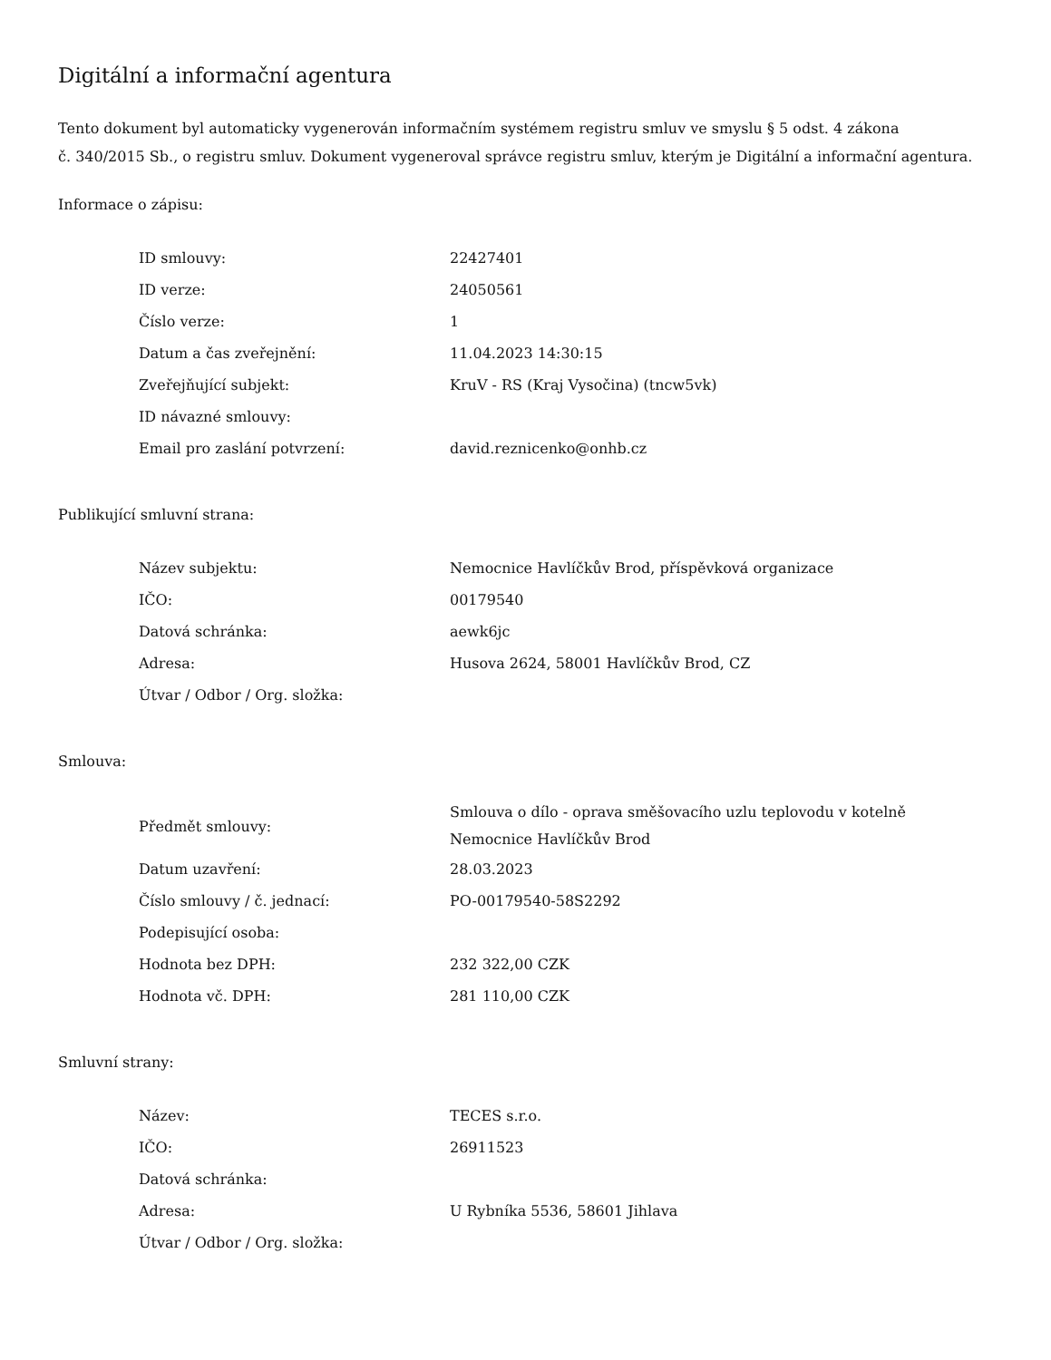Digitální a informační agentura
Tento dokument byl automaticky vygenerován informačním systémem registru smluv ve smyslu § 5 odst. 4 zákona
č. 340/2015 Sb., o registru smluv. Dokument vygeneroval správce registru smluv, kterým je Digitální a informační agentura.
Informace o zápisu:
| ID smlouvy: | 22427401 |
| ID verze: | 24050561 |
| Číslo verze: | 1 |
| Datum a čas zveřejnění: | 11.04.2023 14:30:15 |
| Zveřejňující subjekt: | KruV - RS (Kraj Vysočina) (tncw5vk) |
| ID návazné smlouvy: | |
| Email pro zaslání potvrzení: | david.reznicenko@onhb.cz |
Publikující smluvní strana:
| Název subjektu: | Nemocnice Havlíčkův Brod, příspěvková organizace |
| IČO: | 00179540 |
| Datová schránka: | aewk6jc |
| Adresa: | Husova 2624, 58001 Havlíčkův Brod, CZ |
| Útvar / Odbor / Org. složka: | |
Smlouva:
| Předmět smlouvy: | Smlouva o dílo - oprava směšovacího uzlu teplovodu v kotelně Nemocnice Havlíčkův Brod |
| Datum uzavření: | 28.03.2023 |
| Číslo smlouvy / č. jednací: | PO-00179540-58S2292 |
| Podepisující osoba: | |
| Hodnota bez DPH: | 232 322,00 CZK |
| Hodnota vč. DPH: | 281 110,00 CZK |
Smluvní strany:
| Název: | TECES s.r.o. |
| IČO: | 26911523 |
| Datová schránka: | |
| Adresa: | U Rybníka 5536, 58601 Jihlava |
| Útvar / Odbor / Org. složka: | |